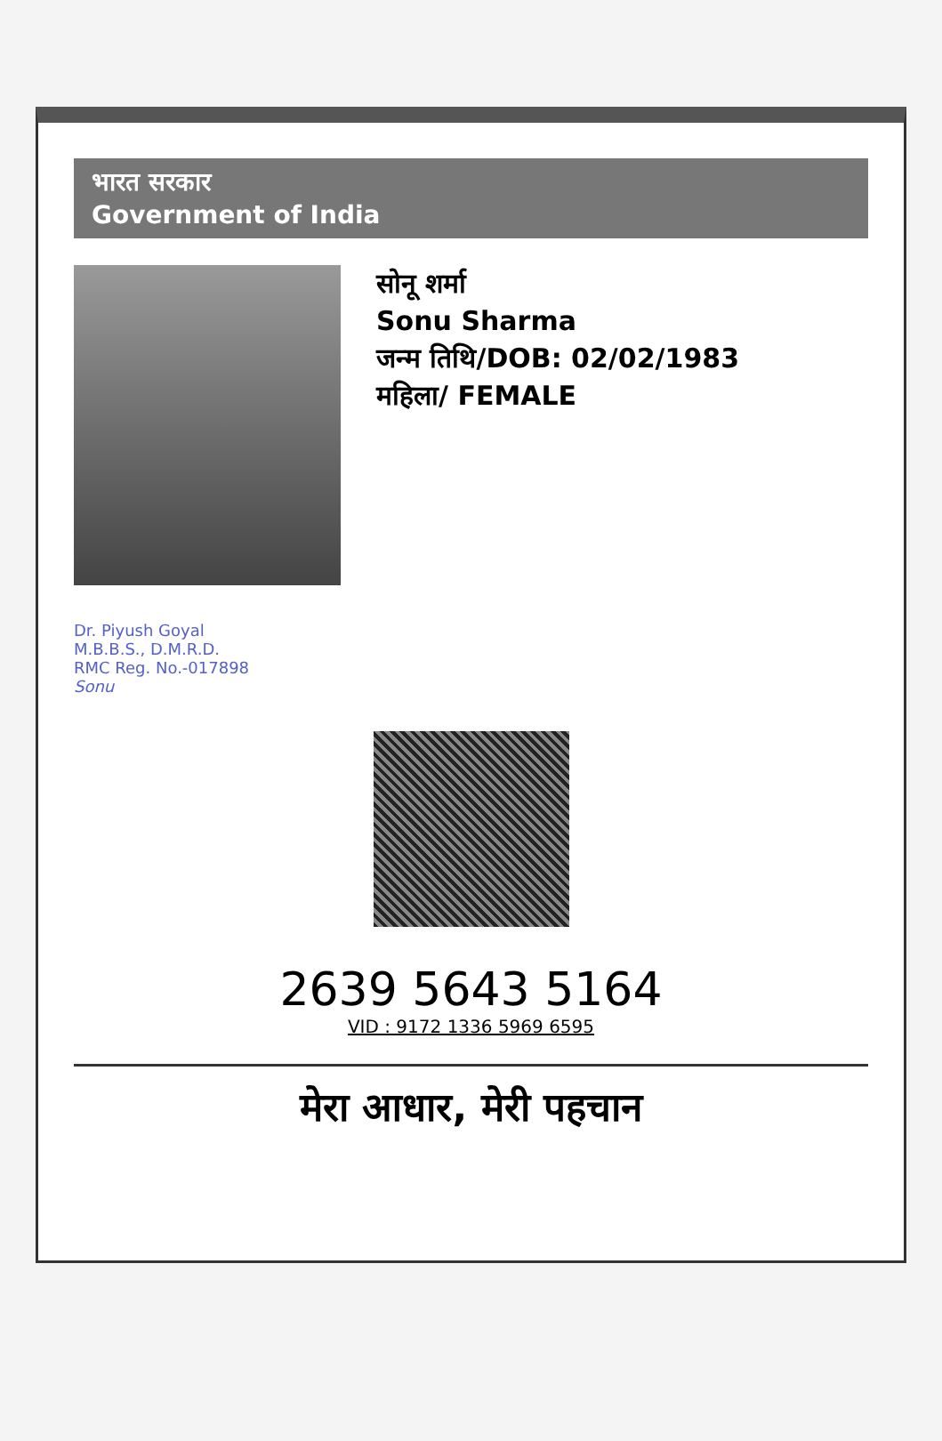भारत सरकार
Government of India
सोनू शर्मा
Sonu Sharma
जन्म तिथि/DOB: 02/02/1983
महिला/ FEMALE
Dr. Piyush Goyal
M.B.B.S., D.M.R.D.
RMC Reg. No.-017898
Sonu
2639 5643 5164
VID : 9172 1336 5969 6595
मेरा आधार, मेरी पहचान